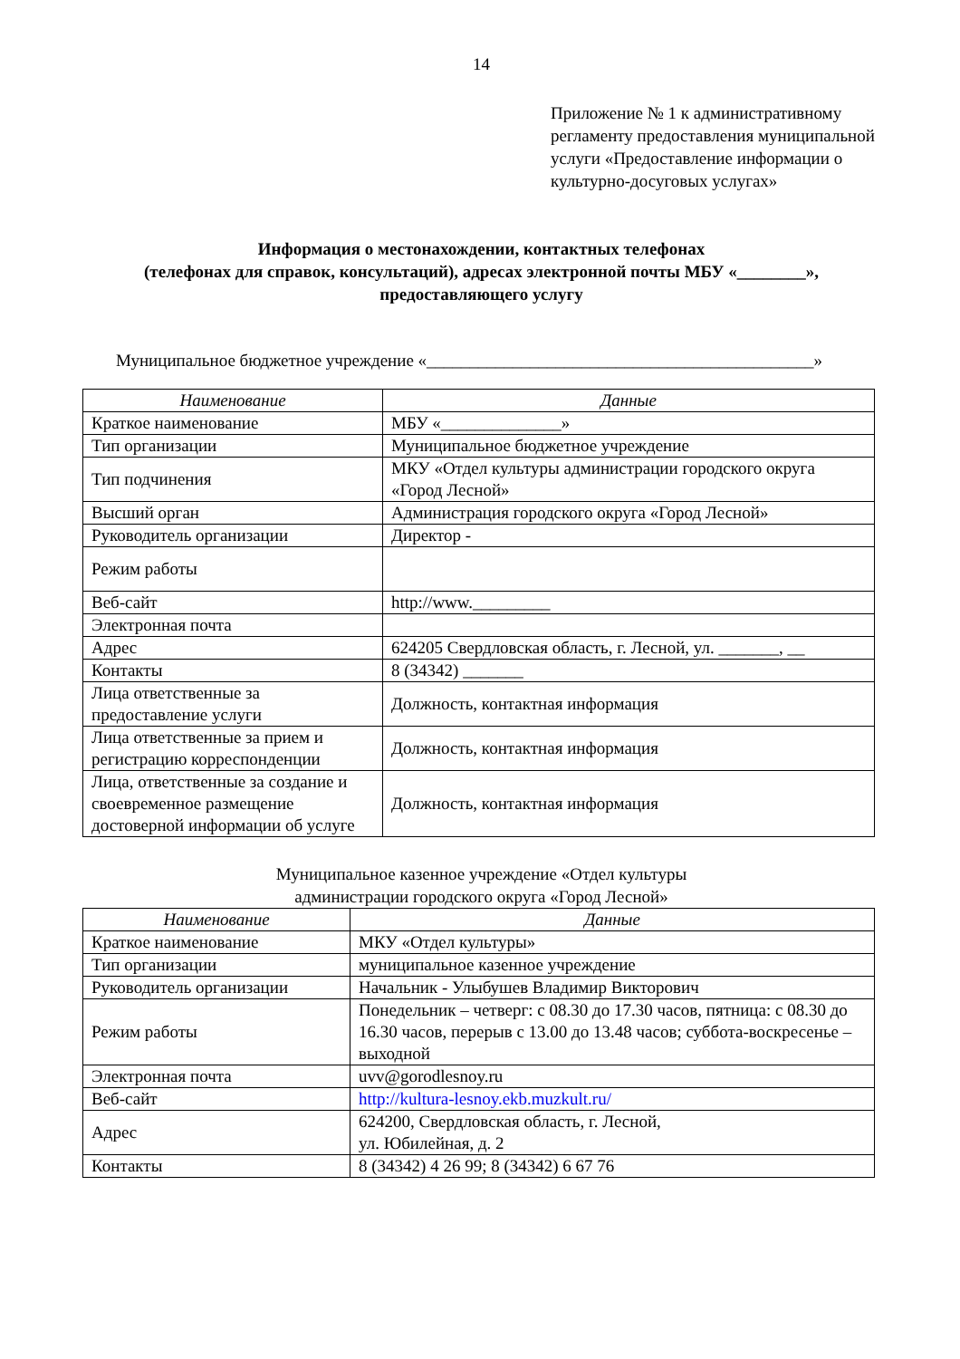14
Приложение № 1 к административному регламенту предоставления муниципальной услуги «Предоставление информации о культурно-досуговых услугах»
Информация о местонахождении, контактных телефонах
(телефонах для справок, консультаций), адресах электронной почты МБУ «________»,
предоставляющего услугу
Муниципальное бюджетное учреждение «_____________________________________________»
| Наименование | Данные |
| --- | --- |
| Краткое наименование | МБУ «______________» |
| Тип организации | Муниципальное бюджетное учреждение |
| Тип подчинения | МКУ «Отдел культуры администрации городского округа «Город Лесной» |
| Высший орган | Администрация городского округа «Город Лесной» |
| Руководитель организации | Директор - |
| Режим работы | |
| Веб-сайт | http://www._________ |
| Электронная почта | |
| Адрес | 624205 Свердловская область, г. Лесной, ул. _______, __ |
| Контакты | 8 (34342) _______ |
| Лица ответственные за предоставление услуги | Должность, контактная информация |
| Лица ответственные за прием и регистрацию корреспонденции | Должность, контактная информация |
| Лица, ответственные за создание и своевременное размещение достоверной информации об услуге | Должность, контактная информация |
Муниципальное казенное учреждение «Отдел культуры
администрации городского округа «Город Лесной»
| Наименование | Данные |
| --- | --- |
| Краткое наименование | МКУ «Отдел культуры» |
| Тип организации | муниципальное казенное учреждение |
| Руководитель организации | Начальник - Улыбушев Владимир Викторович |
| Режим работы | Понедельник – четверг: с 08.30 до 17.30 часов, пятница: с 08.30 до 16.30 часов, перерыв с 13.00 до 13.48 часов; суббота-воскресенье – выходной |
| Электронная почта | uvv@gorodlesnoy.ru |
| Веб-сайт | http://kultura-lesnoy.ekb.muzkult.ru/ |
| Адрес | 624200, Свердловская область, г. Лесной, ул. Юбилейная, д. 2 |
| Контакты | 8 (34342) 4 26 99; 8 (34342) 6 67 76 |